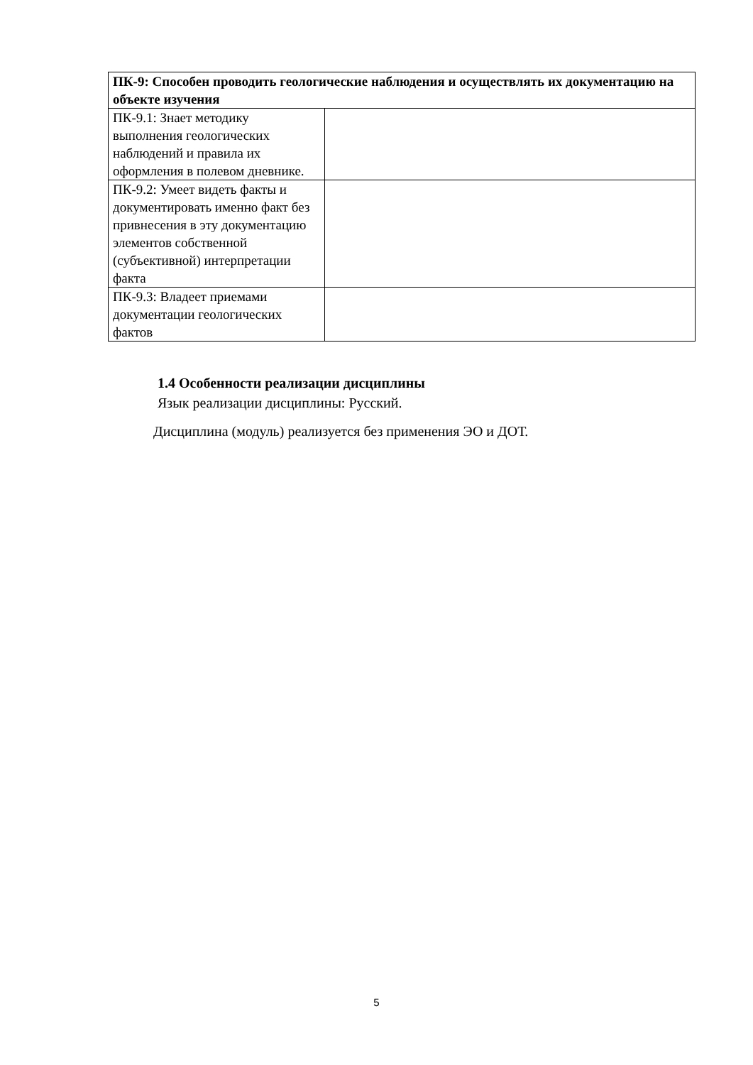| ПК-9: Способен проводить геологические наблюдения и осуществлять их документацию на объекте изучения | |
| --- | --- |
| ПК-9.1: Знает методику выполнения геологических наблюдений и правила их оформления в полевом дневнике. | |
| ПК-9.2: Умеет видеть факты и документировать именно факт без привнесения в эту документацию элементов собственной (субъективной) интерпретации факта | |
| ПК-9.3: Владеет приемами документации геологических фактов | |
1.4 Особенности реализации дисциплины
Язык реализации дисциплины: Русский.
Дисциплина (модуль) реализуется без применения ЭО и ДОТ.
5